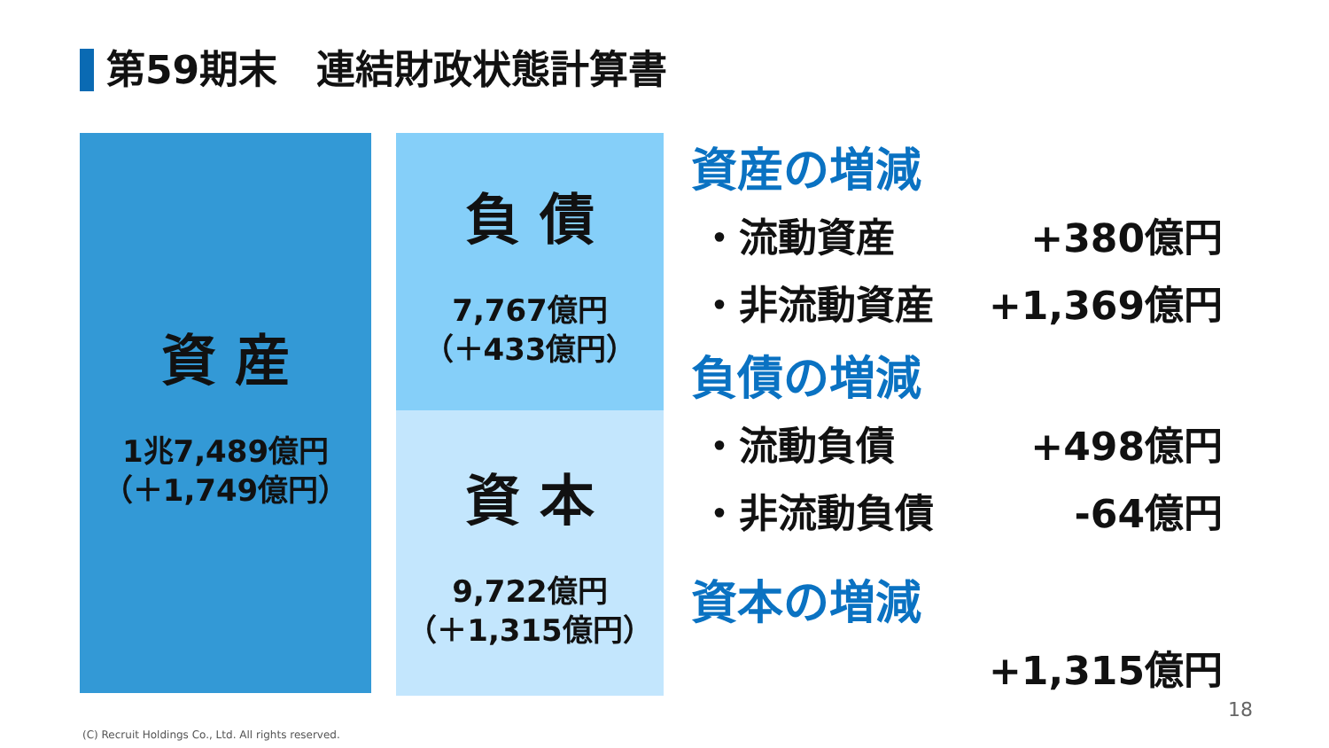第59期末　連結財政状態計算書
資 産
1兆7,489億円
（＋1,749億円）
負 債
7,767億円
（＋433億円）
資 本
9,722億円
（＋1,315億円）
資産の増減
・流動資産 +380億円
・非流動資産 +1,369億円
負債の増減
・流動負債 +498億円
・非流動負債 -64億円
資本の増減
+1,315億円
18
(C) Recruit Holdings Co., Ltd. All rights reserved.